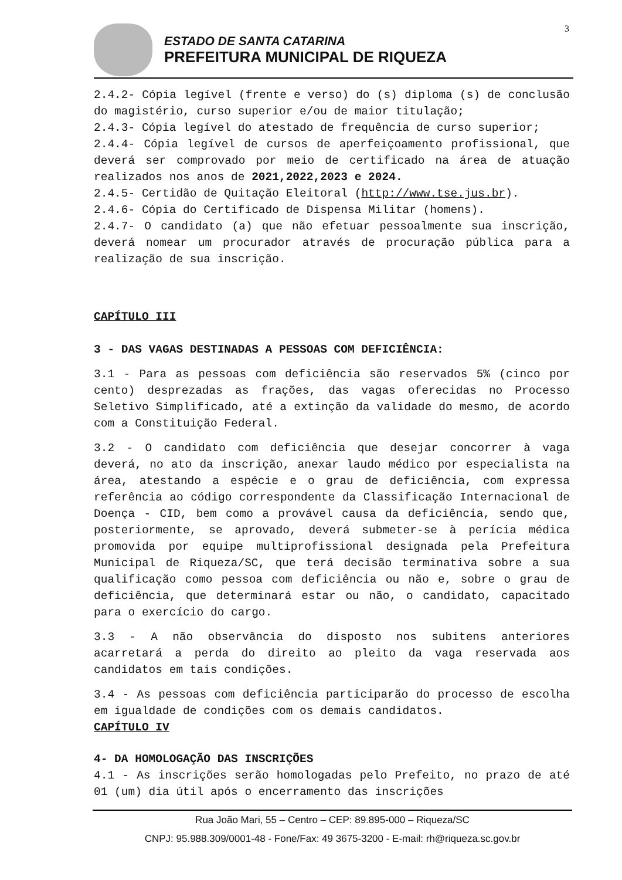3
ESTADO DE SANTA CATARINA
PREFEITURA MUNICIPAL DE RIQUEZA
2.4.2- Cópia legível (frente e verso) do (s) diploma (s) de conclusão do magistério, curso superior e/ou de maior titulação;
2.4.3- Cópia legível do atestado de frequência de curso superior;
2.4.4- Cópia legível de cursos de aperfeiçoamento profissional, que deverá ser comprovado por meio de certificado na área de atuação realizados nos anos de 2021,2022,2023 e 2024.
2.4.5- Certidão de Quitação Eleitoral (http://www.tse.jus.br).
2.4.6- Cópia do Certificado de Dispensa Militar (homens).
2.4.7- O candidato (a) que não efetuar pessoalmente sua inscrição, deverá nomear um procurador através de procuração pública para a realização de sua inscrição.
CAPÍTULO III
3 - DAS VAGAS DESTINADAS A PESSOAS COM DEFICIÊNCIA:
3.1 - Para as pessoas com deficiência são reservados 5% (cinco por cento) desprezadas as frações, das vagas oferecidas no Processo Seletivo Simplificado, até a extinção da validade do mesmo, de acordo com a Constituição Federal.
3.2 - O candidato com deficiência que desejar concorrer à vaga deverá, no ato da inscrição, anexar laudo médico por especialista na área, atestando a espécie e o grau de deficiência, com expressa referência ao código correspondente da Classificação Internacional de Doença - CID, bem como a provável causa da deficiência, sendo que, posteriormente, se aprovado, deverá submeter-se à perícia médica promovida por equipe multiprofissional designada pela Prefeitura Municipal de Riqueza/SC, que terá decisão terminativa sobre a sua qualificação como pessoa com deficiência ou não e, sobre o grau de deficiência, que determinará estar ou não, o candidato, capacitado para o exercício do cargo.
3.3 - A não observância do disposto nos subitens anteriores acarretará a perda do direito ao pleito da vaga reservada aos candidatos em tais condições.
3.4 - As pessoas com deficiência participarão do processo de escolha em igualdade de condições com os demais candidatos.
CAPÍTULO IV
4- DA HOMOLOGAÇÃO DAS INSCRIÇÕES
4.1 - As inscrições serão homologadas pelo Prefeito, no prazo de até 01 (um) dia útil após o encerramento das inscrições
Rua João Mari, 55 – Centro – CEP: 89.895-000 – Riqueza/SC
CNPJ: 95.988.309/0001-48 - Fone/Fax: 49 3675-3200 - E-mail: rh@riqueza.sc.gov.br